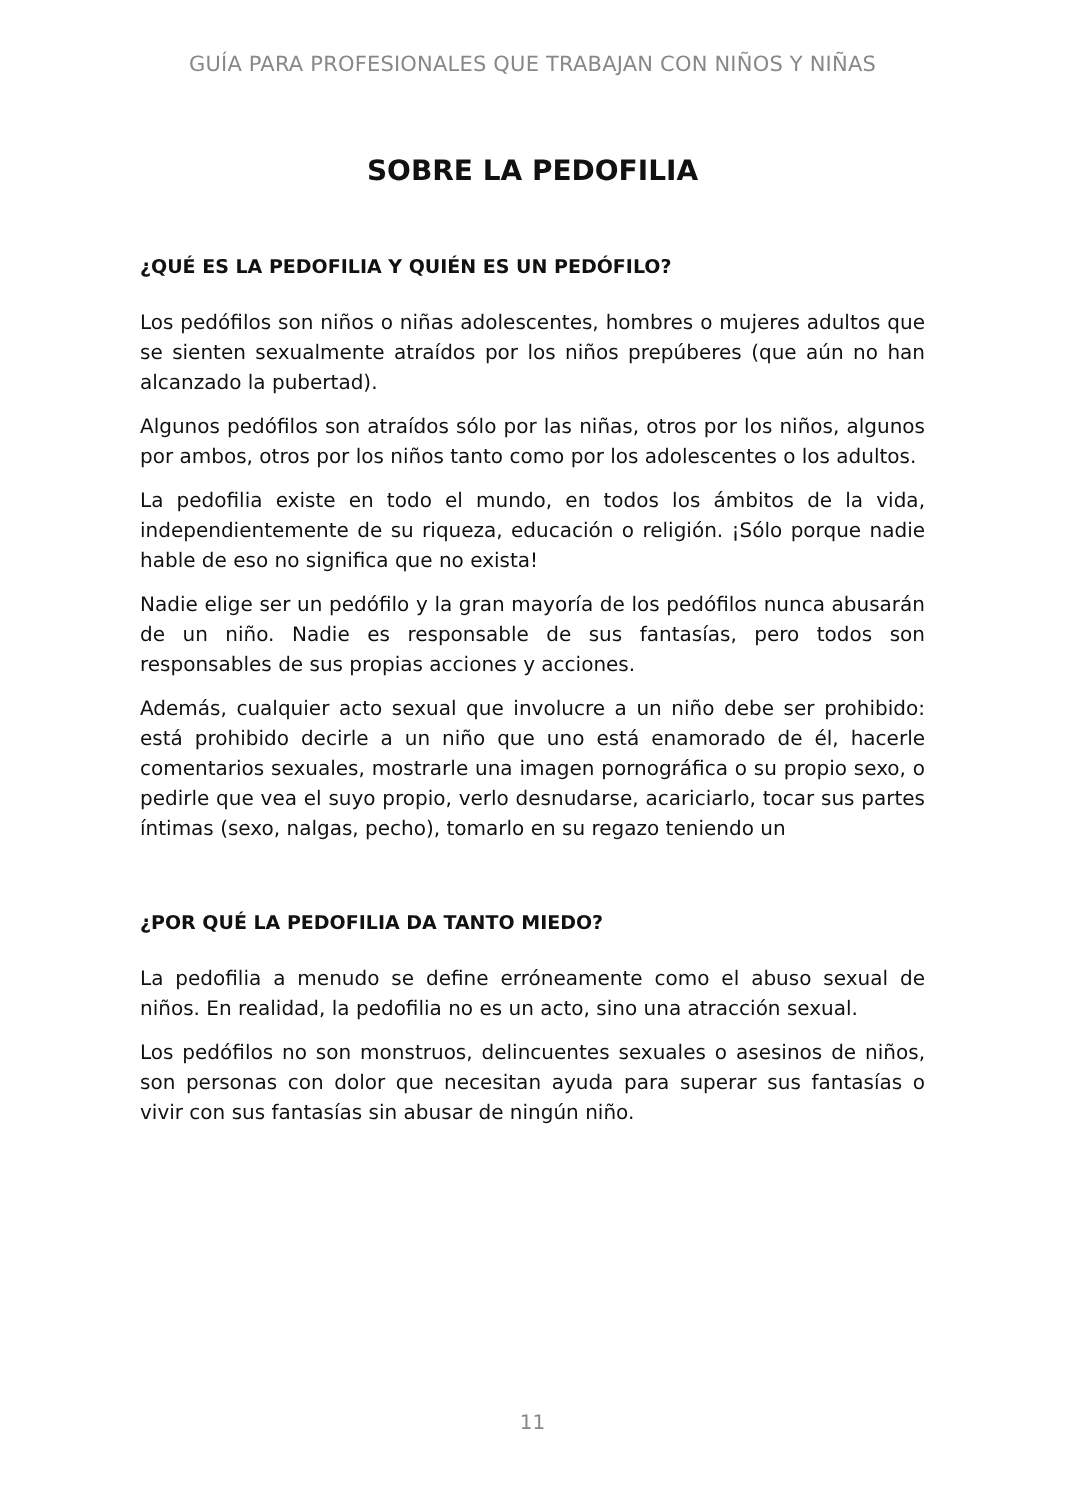GUÍA PARA PROFESIONALES QUE TRABAJAN CON NIÑOS Y NIÑAS
SOBRE LA PEDOFILIA
¿QUÉ ES LA PEDOFILIA Y QUIÉN ES UN PEDÓFILO?
Los pedófilos son niños o niñas adolescentes, hombres o mujeres adultos que se sienten sexualmente atraídos por los niños prepúberes (que aún no han alcanzado la pubertad).
Algunos pedófilos son atraídos sólo por las niñas, otros por los niños, algunos por ambos, otros por los niños tanto como por los adolescentes o los adultos.
La pedofilia existe en todo el mundo, en todos los ámbitos de la vida, independientemente de su riqueza, educación o religión. ¡Sólo porque nadie hable de eso no significa que no exista!
Nadie elige ser un pedófilo y la gran mayoría de los pedófilos nunca abusarán de un niño. Nadie es responsable de sus fantasías, pero todos son responsables de sus propias acciones y acciones.
Además, cualquier acto sexual que involucre a un niño debe ser prohibido: está prohibido decirle a un niño que uno está enamorado de él, hacerle comentarios sexuales, mostrarle una imagen pornográfica o su propio sexo, o pedirle que vea el suyo propio, verlo desnudarse, acariciarlo, tocar sus partes íntimas (sexo, nalgas, pecho), tomarlo en su regazo teniendo un
¿POR QUÉ LA PEDOFILIA DA TANTO MIEDO?
La pedofilia a menudo se define erróneamente como el abuso sexual de niños. En realidad, la pedofilia no es un acto, sino una atracción sexual.
Los pedófilos no son monstruos, delincuentes sexuales o asesinos de niños, son personas con dolor que necesitan ayuda para superar sus fantasías o vivir con sus fantasías sin abusar de ningún niño.
11